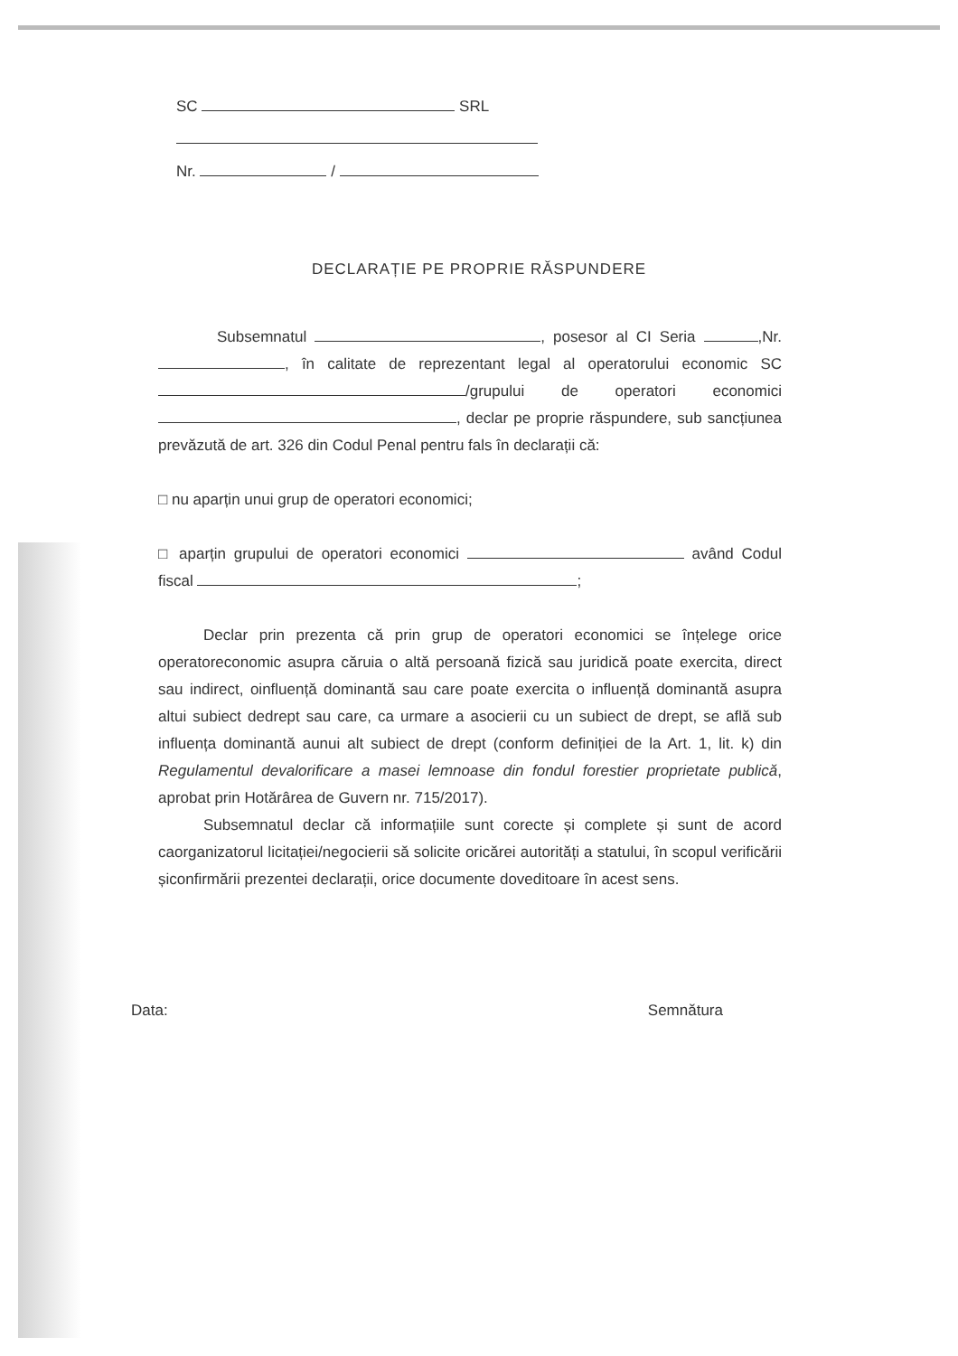SC SRL
Nr. /
DECLARAȚIE PE PROPRIE RĂSPUNDERE
Subsemnatul , posesor al CI Seria ,Nr. , în calitate de reprezentant legal al operatorului economic SC /grupului de operatori economici , declar pe proprie răspundere, sub sancțiunea prevăzută de art. 326 din Codul Penal pentru fals în declarații că:
□ nu aparțin unui grup de operatori economici;
□ aparțin grupului de operatori economici având Codul fiscal ;
Declar prin prezenta că prin grup de operatori economici se înțelege orice operatoreconomic asupra căruia o altă persoană fizică sau juridică poate exercita, direct sau indirect, oinfluență dominantă sau care poate exercita o influență dominantă asupra altui subiect dedrept sau care, ca urmare a asocierii cu un subiect de drept, se află sub influența dominantă aunui alt subiect de drept (conform definiției de la Art. 1, lit. k) din Regulamentul devalorificare a masei lemnoase din fondul forestier proprietate publică, aprobat prin Hotărârea de Guvern nr. 715/2017).
Subsemnatul declar că informațiile sunt corecte și complete și sunt de acord caorganizatorul licitației/negocierii să solicite oricărei autorități a statului, în scopul verificării șiconfirmării prezentei declarații, orice documente doveditoare în acest sens.
Data: Semnătura